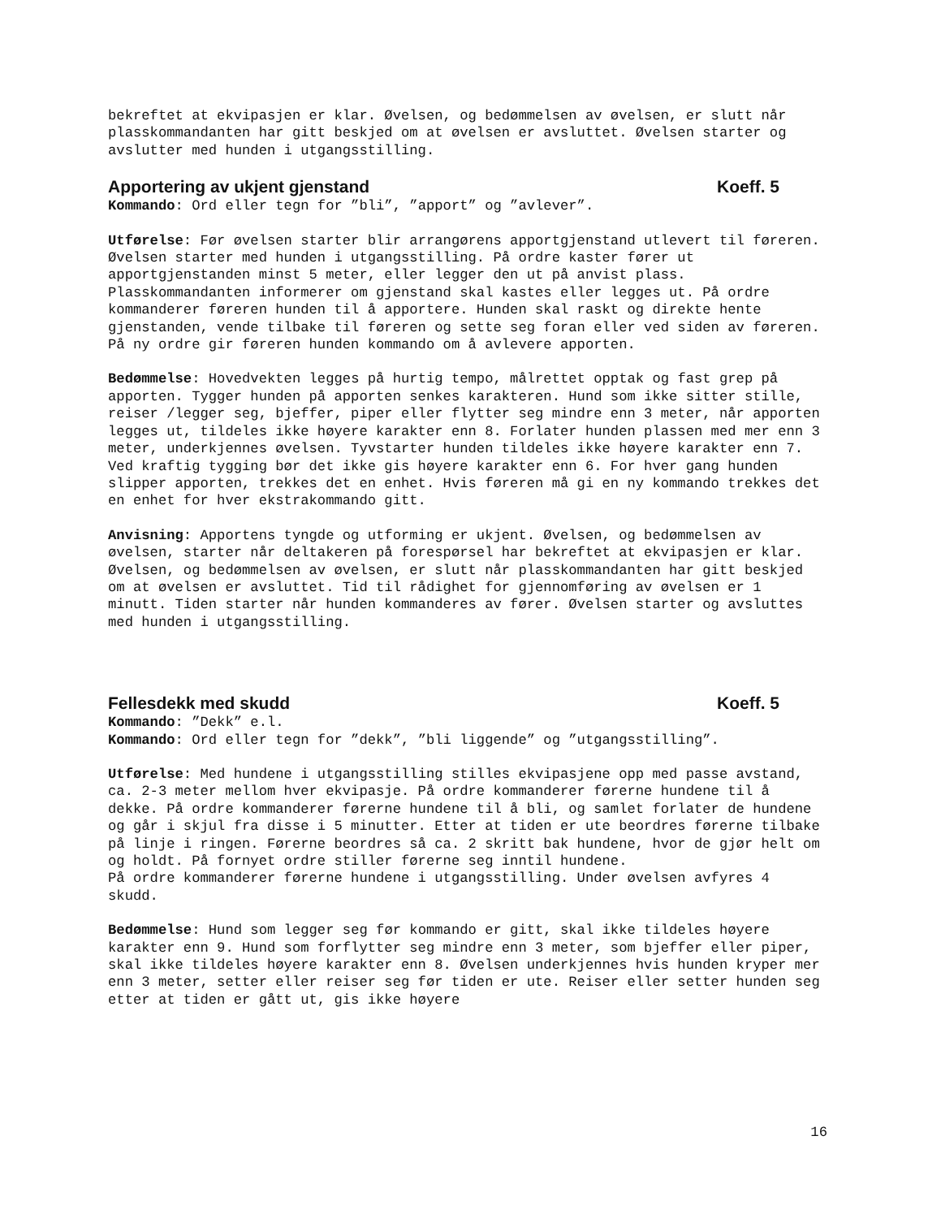bekreftet at ekvipasjen er klar. Øvelsen, og bedømmelsen av øvelsen, er slutt når plasskommandanten har gitt beskjed om at øvelsen er avsluttet. Øvelsen starter og avslutter med hunden i utgangsstilling.
Apportering av ukjent gjenstand Koeff. 5
Kommando: Ord eller tegn for ”bli”, ”apport” og ”avlever”.
Utførelse: Før øvelsen starter blir arrangørens apportgjenstand utlevert til føreren. Øvelsen starter med hunden i utgangsstilling. På ordre kaster fører ut apportgjenstanden minst 5 meter, eller legger den ut på anvist plass. Plasskommandanten informerer om gjenstand skal kastes eller legges ut. På ordre kommanderer føreren hunden til å apportere. Hunden skal raskt og direkte hente gjenstanden, vende tilbake til føreren og sette seg foran eller ved siden av føreren. På ny ordre gir føreren hunden kommando om å avlevere apporten.
Bedømmelse: Hovedvekten legges på hurtig tempo, målrettet opptak og fast grep på apporten. Tygger hunden på apporten senkes karakteren. Hund som ikke sitter stille, reiser /legger seg, bjeffer, piper eller flytter seg mindre enn 3 meter, når apporten legges ut, tildeles ikke høyere karakter enn 8. Forlater hunden plassen med mer enn 3 meter, underkjennes øvelsen. Tyvstarter hunden tildeles ikke høyere karakter enn 7. Ved kraftig tygging bør det ikke gis høyere karakter enn 6. For hver gang hunden slipper apporten, trekkes det en enhet. Hvis føreren må gi en ny kommando trekkes det en enhet for hver ekstrakommando gitt.
Anvisning: Apportens tyngde og utforming er ukjent. Øvelsen, og bedømmelsen av øvelsen, starter når deltakeren på forespørsel har bekreftet at ekvipasjen er klar. Øvelsen, og bedømmelsen av øvelsen, er slutt når plasskommandanten har gitt beskjed om at øvelsen er avsluttet. Tid til rådighet for gjennomføring av øvelsen er 1 minutt. Tiden starter når hunden kommanderes av fører. Øvelsen starter og avsluttes med hunden i utgangsstilling.
Fellesdekk med skudd Koeff. 5
Kommando: ”Dekk” e.l.
Kommando: Ord eller tegn for ”dekk”, ”bli liggende” og ”utgangsstilling”.
Utførelse: Med hundene i utgangsstilling stilles ekvipasjene opp med passe avstand, ca. 2-3 meter mellom hver ekvipasje. På ordre kommanderer førerne hundene til å dekke. På ordre kommanderer førerne hundene til å bli, og samlet forlater de hundene og går i skjul fra disse i 5 minutter. Etter at tiden er ute beordres førerne tilbake på linje i ringen. Førerne beordres så ca. 2 skritt bak hundene, hvor de gjør helt om og holdt. På fornyet ordre stiller førerne seg inntil hundene.
På ordre kommanderer førerne hundene i utgangsstilling. Under øvelsen avfyres 4 skudd.
Bedømmelse: Hund som legger seg før kommando er gitt, skal ikke tildeles høyere karakter enn 9. Hund som forflytter seg mindre enn 3 meter, som bjeffer eller piper, skal ikke tildeles høyere karakter enn 8. Øvelsen underkjennes hvis hunden kryper mer enn 3 meter, setter eller reiser seg før tiden er ute. Reiser eller setter hunden seg etter at tiden er gått ut, gis ikke høyere
16